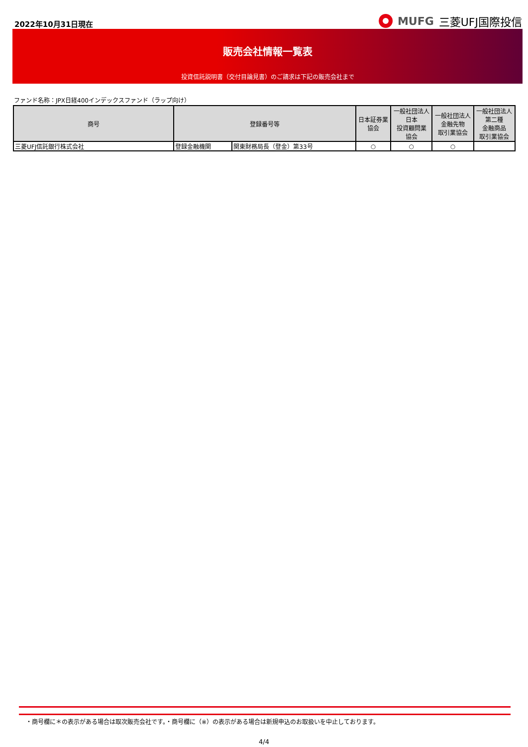2022年10月31日現在
MUFG 三菱UFJ国際投信
販売会社情報一覧表
投資信託説明書（交付目論見書）のご請求は下記の販売会社まで
ファンド名称：JPX日経400インデックスファンド（ラップ向け）
| 商号 | 登録番号等 | | 日本証券業 協会 | 一般社団法人 日本 投資顧問業 協会 | 一般社団法人 金融先物 取引業協会 | 一般社団法人 第二種 金融商品 取引業協会 |
| --- | --- | --- | --- | --- | --- | --- |
| 三菱UFJ信託銀行株式会社 | 登録金融機関 | 関東財務局長（登金）第33号 | ○ | ○ | ○ | |
・商号欄に＊の表示がある場合は取次販売会社です。・商号欄に（※）の表示がある場合は新規申込のお取扱いを中止しております。
4/4